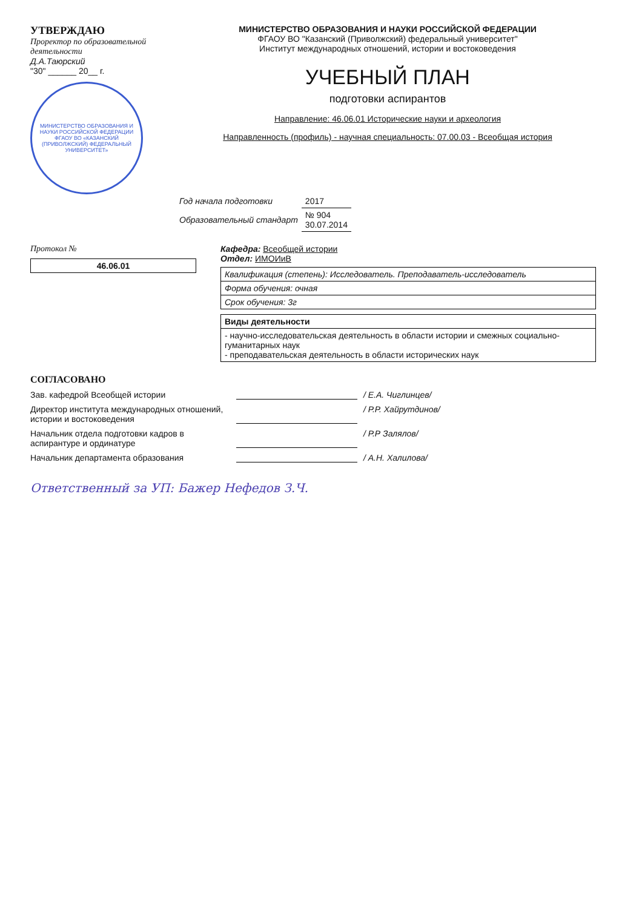УТВЕРЖДАЮ
Проректор по образовательной деятельности
Д.А.Таюрский
"30" ______ 20__ г.
МИНИСТЕРСТВО ОБРАЗОВАНИЯ И НАУКИ РОССИЙСКОЙ ФЕДЕРАЦИИ
ФГАОУ ВО «КАЗАНСКИЙ (ПРИВОЛЖСКИЙ) ФЕДЕРАЛЬНЫЙ УНИВЕРСИТЕТ»
МИНИСТЕРСТВО ОБРАЗОВАНИЯ И НАУКИ РОССИЙСКОЙ ФЕДЕРАЦИИ
ФГАОУ ВО "Казанский (Приволжский) федеральный университет"
Институт международных отношений, истории и востоковедения
УЧЕБНЫЙ ПЛАН
подготовки аспирантов
Направление: 46.06.01 Исторические науки и археология
Направленность (профиль) - научная специальность: 07.00.03 - Всеобщая история
| Год начала подготовки | 2017 |
| Образовательный стандарт | № 904 30.07.2014 |
Протокол №
| 46.06.01 |
Кафедра: Всеобщей истории
Отдел: ИМОИиВ
| Квалификация (степень): Исследователь. Преподаватель-исследователь |
| Форма обучения: очная |
| Срок обучения: 3г |
| Виды деятельности |
| --- |
| - научно-исследовательская деятельность в области истории и смежных социально-гуманитарных наук - преподавательская деятельность в области исторических наук |
СОГЛАСОВАНО
Зав. кафедрой Всеобщей истории / Е.А. Чиглинцев/
Директор института международных отношений, истории и востоковедения
/ Р.Р. Хайрутдинов/
Начальник отдела подготовки кадров в аспирантуре и ординатуре
/ Р.Р Залялов/
Начальник департамента образования / А.Н. Халилова/
Ответственный за УП: Бажер Нефедов З.Ч.